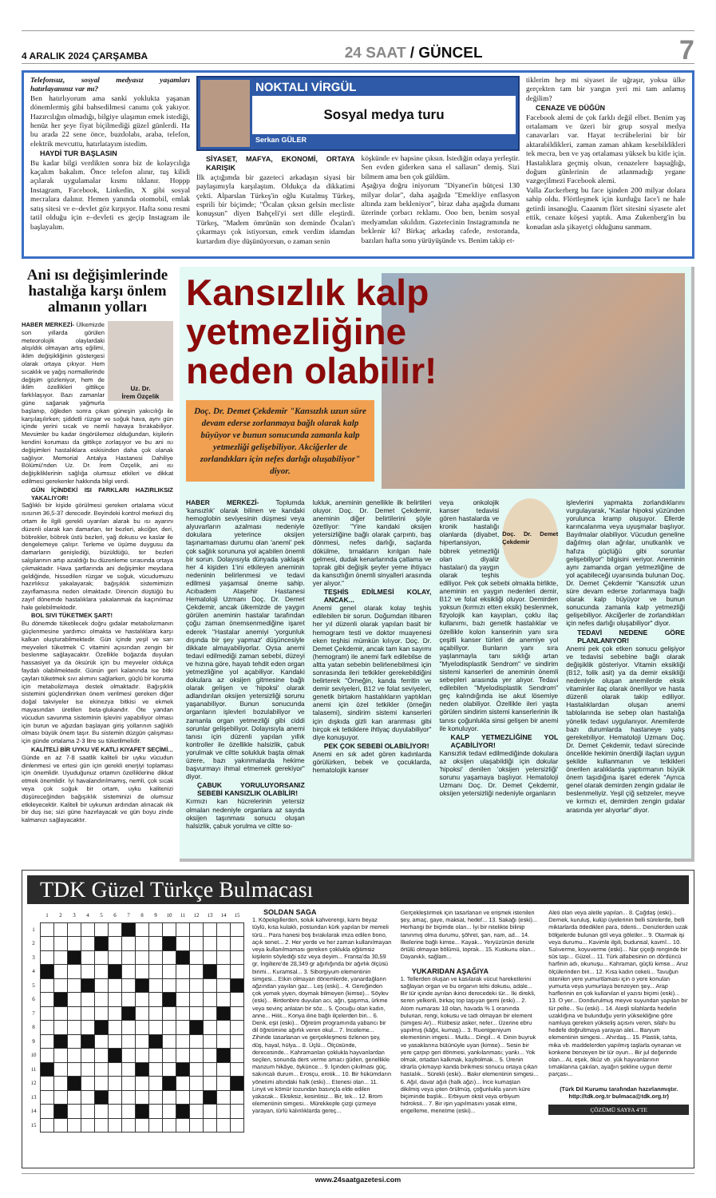4 ARALIK 2024 ÇARŞAMBA
24 SAAT / GÜNCEL
7
Telefonsuz, sosyal medyasız yaşamları hatırlayanınız var mı?
Ben hatırlıyorum ama sanki yoklukta yaşanan dönemlermiş gibi bahsedilmesi canımı çok yakıyor. Hazırcılığın olmadığı, bilgiye ulaşımın emek istediği, henüz her şeye fiyat biçilmediği güzel günlerdi. Ha bu arada 22 sene önce, buzdolabı, araba, telefon, elektrik mevcuttu, hatırlatayım istedim.
HAYDİ TUR BAŞLASIN
Bu kadar bilgi verdikten sonra biz de kolaycılığa kaçalım bakalım. Önce telefon alınır, tuş kilidi açılarak uygulamalar kısmı tıklanır. Hoppp Instagram, Facebook, Linkedin, X gibi sosyal mecralara dalınır. Hemen yanında otomobil, emlak satış sitesi ve e–devlet göz kırpıyor. Hafta sonu resmi tatil olduğu için e–devleti es geçip Instagram ile başlayalım.
NOKTALI VİRGÜL
Sosyal medya turu
Serkan GÜLER
SİYASET, MAFYA, EKONOMİ, ORTAYA KARIŞIK
İlk açtığımda bir gazeteci arkadaşın siyasi bir paylaşımıyla karşılaştım. Oldukça da dikkatimi çekti. Alparslan Türkeş'in oğlu Kutalmış Türkeş, esprili bir biçimde; "Öcalan çıksın gelsin mecliste konuşsun" diyen Bahçeli'yi sert dille eleştirdi. Türkeş, ''Madem ömrünün son deminde Öcalan'ı çıkarmayı çok istiyorsun, emek verdim idamdan kurtardım diye düşünüyorsun, o zaman senin
köşkünde ev hapsine çıksın. İstediğin odaya yerleştir. Sen evden giderken sana el sallasın'' demiş. Sizi bilmem ama ben çok güldüm.
Aşağıya doğru iniyorum "Diyanet'in bütçesi 130 milyar dolar", daha aşağıda "Emekliye enflasyon altında zam bekleniyor", biraz daha aşağıda dumanı üzerinde çorbacı reklamı. Ooo ben, benim sosyal medyamdan sıkıldım. Gazetecinin Instagramında ne beklenir ki? Birkaç arkadaş cafede, restoranda, bazıları hafta sonu yürüyüşünde vs. Benim takip et-
tiklerim hep mi siyaset ile uğraşır, yoksa ülke gerçekten tam bir yangın yeri mi tam anlamış değilim?
CENAZE VE DÜĞÜN
Facebook alemi de çok farklı değil elbet. Benim yaş ortalamam ve üzeri bir grup sosyal medya canavarları var. Hayat tecrübelerini bir bir aktarabildikleri, zaman zaman ahkam kesebildikleri tek mecra, ben ve yaş ortalaması yüksek bu kitle için. Hastalıklara geçmiş olsun, cenazelere başsağlığı, doğum günlerinin de atlanmadığı yegane vazgeçilmezi Facebook alemi.
Valla Zuckerberg bu face işinden 200 milyar dolara sahip oldu. Flörtleşmek için kurduğu face'i ne hale getirdi insanoğlu. Caaanım flört sitesini siyasete alet ettik, cenaze köşesi yaptık. Ama Zukenberg'in bu konudan asla şikayetçi olduğunu sanmam.
Ani ısı değişimlerinde hastalığa karşı önlem almanın yolları
Uz. Dr.
İrem Özçelik
HABER MERKEZİ- Ülkemizde son yıllarda görülen meteorolojik olaylardaki alışıldık olmayan artış eğilimi, iklim değişikliğinin göstergesi olarak ortaya çıkıyor. Hem sıcaklık ve yağış normallerinde değişim gözleniyor, hem de iklim özellikleri gittikçe farklılaşıyor. Bazı zamanlar güne sağanak yağmurla başlanıp, öğleden sonra çıkan güneşin yakıcılığı ile karşılaşılırken; şiddetli rüzgar ve soğuk hava, aynı gün içinde yerini sıcak ve nemli havaya bırakabiliyor. Mevsimler bu kadar öngörülemez olduğundan, kişilerin kendini koruması da gittikçe zorlaşıyor ve bu ani ısı değişimleri hastalıklara eskisinden daha çok olanak sağlıyor. Memorial Antalya Hastanesi Dahiliye Bölümü'nden Uz. Dr. İrem Özçelik, ani ısı değişikliklerinin sağlığa olumsuz etkileri ve dikkat edilmesi gerekenler hakkında bilgi verdi.
GÜN İÇİNDEKİ ISI FARKLARI HAZIRLIKSIZ YAKALIYOR!
Sağlıklı bir kişide görülmesi gereken ortalama vücut ısısının 36,5-37 derecedir. Beyindeki kontrol merkezi dış ortam ile ilgili gerekli uyarıları alarak bu ısı ayarını düzenli olarak kan damarları, ter bezleri, akciğer, deri, böbrekler, böbrek üstü bezleri, yağ dokusu ve kaslar ile dengelemeye çalışır. Terleme ve üşüme duygusu da damarların genişlediği, büzüldüğü, ter bezleri salgılarının artıp azaldığı bu düzenleme sırasında ortaya çıkmaktadır. Hava şartlarında ani değişimler meydana geldiğinde, hissedilen rüzgar ve soğuk, vücudumuzu hazırlıksız yakalayarak; bağışıklık sistemimizin zayıflamasına neden olmaktadır. Direncin düştüğü bu zayıf dönemde hastalıklara yakalanmak da kaçınılmaz hale gelebilmektedir.
BOL SIVI TÜKETMEK ŞART!
Bu dönemde tüketilecek doğru gıdalar metabolizmanın güçlenmesine yardımcı olmakta ve hastalıklara karşı kalkan oluşturabilmektedir. Gün içinde yeşil ve sarı meyveleri tüketmek C vitamini açısından zengin bir beslenme sağlayacaktır. Özellikle boğazda duyulan hassasiyet ya da öksürük için bu meyveler oldukça faydalı olabilmektedir. Günün geri kalanında ise bitki çayları tüketmek sıvı alımını sağlarken, güçlü bir koruma için metabolizmaya destek olmaktadır. Bağışıklık sistemini güçlendirirken önem verilmesi gereken diğer doğal takviyeler ise ekinezya bitkisi ve ekmek mayasından üretilen beta-glukandır. Öte yandan vücudun savunma sisteminin işlevini yapabiliyor olması için burun ve ağızdan başlayan giriş yollarının sağlıklı olması büyük önem taşır. Bu sistemin düzgün çalışması için günde ortalama 2-3 litre su tüketilmelidir.
KALİTELİ BİR UYKU VE KATLI KIYAFET SEÇİMİ...
Günde en az 7-8 saatlik kaliteli bir uyku vücudun dinlenmesi ve ertesi gün için gerekli enerjiyi toplaması için önemlidir. Uyuduğunuz ortamın özelliklerine dikkat etmek önemlidir. İyi havalandırılmamış, nemli, çok sıcak veya çok soğuk bir ortam, uyku kalitenizi düşüreceğinden bağışıklık sisteminizi de olumsuz etkileyecektir. Kaliteli bir uykunun ardından alınacak ılık bir duş ise; sizi güne hazırlayacak ve gün boyu zinde kalmanızı sağlayacaktır.
Kansızlık kalp yetmezliğine neden olabilir!
Doç. Dr. Demet Çekdemir "Kansızlık uzun süre devam ederse zorlanmaya bağlı olarak kalp büyüyor ve bunun sonucunda zamanla kalp yetmezliği gelişebiliyor. Akciğerler de zorlandıkları için nefes darlığı oluşabiliyor" diyor.
HABER MERKEZİ- Toplumda 'kansızlık' olarak bilinen ve kandaki hemoglobin seviyesinin düşmesi veya alyuvarların azalması nedeniyle dokulara yeterince oksijen taşınamaması durumu olan 'anemi' pek çok sağlık sorununa yol açabilen önemli bir sorun. Dolayısıyla dünyada yaklaşık her 4 kişiden 1'ini etkileyen aneminin nedeninin belirlenmesi ve tedavi edilmesi yaşamsal öneme sahip. Acıbadem Ataşehir Hastanesi Hematoloji Uzmanı Doç. Dr. Demet Çekdemir, ancak ülkemizde de yaygın görülen aneminin hastalar tarafından çoğu zaman önemsenmediğine işaret ederek "Hastalar anemiyi 'yorgunluk dışında bir şey yapmaz' düşüncesiyle dikkate almayabiliyorlar. Oysa anemi tedavi edilmediği zaman sebebi, düzeyi ve hızına göre, hayatı tehdit eden organ yetmezliğine yol açabiliyor. Kandaki dokulara az oksijen gitmesine bağlı olarak gelişen ve 'hipoksi' olarak adlandırılan oksijen yetersizliği sorunu yaşanabiliyor. Bunun sonucunda organların işlevleri bozulabiliyor ve zamanla organ yetmezliği gibi ciddi sorunlar gelişebiliyor. Dolayısıyla anemi tanısı için düzenli yapılan yıllık kontroller ile özellikle halsizlik, çabuk yorulmak ve ciltte solukluk başta olmak üzere, bazı yakınmalarda hekime başvurmayı ihmal etmemek gerekiyor" diyor.
ÇABUK YORULUYORSANIZ SEBEBİ KANSIZLIK OLABİLİR!
Kırmızı kan hücrelerinin yetersiz olmaları nedeniyle organlara az sayıda oksijen taşınması sonucu oluşan halsizlik, çabuk yorulma ve ciltte so-
lukluk, aneminin genellikle ilk belirtileri oluyor. Doç. Dr. Demet Çekdemir, aneminin diğer belirtilerini şöyle özetliyor: "Yine kandaki oksijen yetersizliğine bağlı olarak çarpıntı, baş dönmesi, nefes darlığı, saçlarda dökülme, tırnakların kırılgan hale gelmesi, dudak kenarlarında çatlama ve toprak gibi değişik şeyler yeme ihtiyacı da kansızlığın önemli sinyalleri arasında yer alıyor."
TEŞHİS EDİLMESİ KOLAY, ANCAK...
Anemi genel olarak kolay teşhis edilebilen bir sorun. Doğumdan itibaren her yıl düzenli olarak yapılan basit bir hemogram testi ve doktor muayenesi eken teşhisi mümkün kılıyor. Doç. Dr. Demet Çekdemir, ancak tam kan sayımı (hemogram) ile anemi fark edilebilse de altta yatan sebebin belirlenebilmesi için sonrasında ileri tetkikler gerekebildiğini belirterek "Örneğin, kanda ferritin ve demir seviyeleri, B12 ve folat seviyeleri, genetik birtakım hastalıkların yaptıkları anemi için özel tetkikler (örneğin talasemi), sindirim sistemi kanserleri için dışkıda gizli kan aranması gibi birçok ek tetkiklere ihtiyaç duyulabiliyor" diye konuşuyor.
PEK ÇOK SEBEBİ OLABİLİYOR!
Anemi en sık adet gören kadınlarda görülürken, bebek ve çocuklarda, hematolojik kanser
Doç. Dr. Demet Çekdemir
veya onkolojik kanser tedavisi gören hastalarda ve kronik hastalığı olanlarda (diyabet, hipertansiyon, böbrek yetmezliği olan diyaliz hastaları) da yaygın olarak teşhis ediliyor. Pek çok sebebi olmakla birlikte, aneminin en yaygın nedenleri demir, B12 ve folat eksikliği oluyor. Demirden yoksun (kırmızı etten eksik) beslenmek, fizyolojik kan kayıpları, çoklu ilaç kullanımı, bazı genetik hastalıklar ve özellikle kolon kanserinin yanı sıra çeşitli kanser türleri de anemiye yol açabiliyor. Bunların yanı sıra yaşlanmayla tanı sıklığı artan "Myelodisplastik Sendrom" ve sindirim sistemi kanserleri de aneminin önemli sebepleri arasında yer alıyor. Tedavi edilebilen "Myelodisplastik Sendrom" geç kalındığında ise akut lösemiye neden olabiliyor. Özellikle ileri yaşta görülen sindirim sistemi kanserlerinin ilk tanısı çoğunlukla sinsi gelişen bir anemi ile konuluyor.
KALP YETMEZLİĞİNE YOL AÇABİLİYOR!
Kansızlık tedavi edilmediğinde dokulara az oksijen ulaşabildiği için dokular 'hipoksi' denilen 'oksijen yetersizliği' sorunu yaşamaya başlıyor. Hematoloji Uzmanı Doç. Dr. Demet Çekdemir, oksijen yetersizliği nedeniyle organların
işlevlerini yapmakta zorlandıklarını vurgulayarak, "Kaslar hipoksi yüzünden yorulunca kramp oluşuyor. Ellerde karıncalanma veya uyuşmalar başlıyor. Bayılmalar olabiliyor. Vücudun geneline dağılmış olan ağrılar, unutkanlık ve hafıza güçlüğü gibi sorunlar gelişebiliyor" bilgisini veriyor. Aneminin aynı zamanda organ yetmezliğine de yol açabileceği uyarısında bulunan Doç. Dr. Demet Çekdemir "Kansızlık uzun süre devam ederse zorlanmaya bağlı olarak kalp büyüyor ve bunun sonucunda zamanla kalp yetmezliği gelişebiliyor. Akciğerler de zorlandıkları için nefes darlığı oluşabiliyor" diyor.
TEDAVİ NEDENE GÖRE PLANLANIYOR!
Anemi pek çok etken sonucu gelişiyor ve tedavisi sebebine bağlı olarak değişiklik gösteriyor. Vitamin eksikliği (B12, folik asit) ya da demir eksikliği nedeniyle oluşan anemilerde eksik vitaminler ilaç olarak öneriliyor ve hasta düzenli olarak takip ediliyor. Hastalıklardan oluşan anemi tablolarında ise sebep olan hastalığa yönelik tedavi uygulanıyor. Anemilerde bazı durumlarda hastaneye yatış gerekebiliyor. Hematoloji Uzmanı Doç. Dr. Demet Çekdemir, tedavi sürecinde öncelikle hekimin önerdiği ilaçları uygun şekilde kullanmanın ve tetkikleri önerilen aralıklarda yaptırmanın büyük önem taşıdığına işaret ederek "Ayrıca genel olarak demirden zengin gıdalar ile beslenmeliyiz. Yeşil çiğ sebzeler, meyve ve kırmızı et, demirden zengin gıdalar arasında yer alıyorlar" diyor.
TDK Güzel Türkçe Bulmacası
| | 1 | 2 | 3 | 4 | 5 | 6 | 7 | 8 | 9 | 10 | 11 | 12 | 13 | 14 | 15 |
| --- | --- | --- | --- | --- | --- | --- | --- | --- | --- | --- | --- | --- | --- | --- | --- |
| 1 | | | | | | | | | | | | | | | |
| 2 | | | | | | | | | | | | | | | |
| 3 | | | | | | | | | | | | | | | |
| 4 | | | | | | | | | | | | | | | |
| 5 | | | | | | | | | | | | | | | |
| 6 | | | | | | | | | | | | | | | |
| 7 | | | | | | | | | | | | | | | |
| 8 | | | | | | | | | | | | | | | |
| 9 | | | | | | | | | | | | | | | |
| 10 | | | | | | | | | | | | | | | |
| 11 | | | | | | | | | | | | | | | |
| 12 | | | | | | | | | | | | | | | |
| 13 | | | | | | | | | | | | | | | |
| 14 | | | | | | | | | | | | | | | |
| 15 | | | | | | | | | | | | | | | |
SOLDAN SAĞA
1. Köpekgillerden, soluk kahverengi, karnı beyaz tüylü, kısa kulaklı, postundan kürk yapılan bir memeli türü... Para hanesi boş bırakılarak imza edilen bono, açık senet... 2. Her yerde ve her zaman kullanılmayan veya kullanılmaması gereken çoklukla eğitimsiz kişilerin söylediği söz veya deyim... Fransa'da 30,59 gr, İngiltere'de 28,349 gr ağırlığında bir ağırlık ölçüsü birimi... Kuramsal... 3. Siborgiyum elementinin simgesi... Etkin olmayan dönemlerde, yanardağların ağzından yayılan gaz... Leş (eski)... 4. Gereğinden çok yemek yiyen, doymak bilmeyen (kimse)... Söylev (eski)... Birdenbire duyulan acı, ağrı, şaşırma, ürkme veya sevinç anlatan bir söz... 5. Çocuğu olan kadın, anne... Hitit... Konya iline bağlı ilçelerden biri... 6. Denk, eşit (eski)... Öğretim programında yabancı bir dil öğretimine ağırlık veren okul... 7. İnceleme... Zihinde tasarlanan ve gerçekleşmesi özlenen şey, düş, hayal, hülya... 8. Üçlü... Ölçüsünde, derecesinde... Kahramanları çoklukla hayvanlardan seçilen, sonunda ders verme amacı güden, genellikle manzum hikâye, öykünce... 9. İçinden çıkılması güç, sakıncalı durum... Erosçu, erotik... 10. Bir hükümdarın yönetimi altındaki halk (eski)... Etenesi olan... 11. Linyit ve kömür tozundan basınçla elde edilen yakacak... Eksiksiz, kesintisiz... Bir, tek... 12. Brom elementinin simgesi... Mürekkeple çizgi çizmeye yarayan, türlü kalınlıklarda gereç...
Gerçekleştirmek için tasarlanan ve erişmek istenilen şey, amaç, gaye, maksat, hedef... 13. Sakağı (eski)... Herhangi bir biçimde olan... İyi bir nitelikte bilinip tanınmış olma durumu, şöhret, şan, nam, ad... 14. İlkelerine bağlı kimse... Kayak... Yeryüzünün denizle örtülü olmayan bölümü, toprak... 15. Kuskunu olan... Dayanıklı, sağlam...
YUKARIDAN AŞAĞIYA
1. Tellerden oluşan ve kasılarak vücut hareketlerini sağlayan organ ve bu organın telsi dokusu, adale... Bir tür içinde ayrılan ikinci derecedeki tür... İki direkli, seren yelkenli, birkaç top taşıyan gemi (eski)... 2. Atom numarası 18 olan, havada % 1 oranında bulunan, rengi, kokusu ve tadı olmayan bir element (simgesi Ar)... Rütbesiz asker, nefer... Üzerine ebru yapılmış (kâğıt, kumaş)... 3. Ruentgeniyum elementinin imgesi... Mutlu... Dingil... 4. Dinin buyruk ve yasaklarına bütünüyle uyan (kimse)... Sesin bir yere çarpıp geri dönmesi, yankılanması; yankı... Yok olmak, ortadan kalkmak, kaybolmak... 5. Ürenin idrarla çıkmayıp kanda birikmesi sonucu ortaya çıkan hastalık... Sürekli (eski)... Bakır elementinin simgesi... 6. Ağıl, davar ağılı (halk ağzı)... İnce kumaştan dikilmiş veya ipten örülmüş, çoğunlukla yarım küre biçiminde başlık... Erbiyum oksit veya erbiyum hidroksit... 7. Bir işin yapılmasını yasak etme, engelleme, menetme (eski)...
Aleti olan veya aletle yapılan... 8. Çağdaş (eski)... Dernek, kuruluş, kulüp üyelerinin belli sürelerde, belli miktarlarda ödedikleri para, ödenti... Denizlerden uzak bölgelerde bulunan göl veya göletler... 9. Otarmak işi veya durumu... Kavimle ilgili, budunsal, kavmî... 10. Salıverme, koyuverme (eski)... Nar çiçeği renginde bir süs taşı... Güzel... 11. Türk alfabesinin on dördüncü harfinin adı, okunuşu... Kahraman, güçlü kimse... Aruz ölçülerinden biri... 12. Kısa kadın ceketi... Tavuğun istenilen yere yumurtlaması için o yere konulan yumurta veya yumurtaya benzeyen şey... Arap harflerinin en çok kullanılan el yazısı biçimi (eski)... 13. O yer... Dondurulmuş meyve suyundan yapılan bir tür pelte... Su (eski)... 14. Ateşli silahlarda hedefin uzaklığına ve bulunduğu yerin yüksekliğine göre namluya gereken yükseliş açısını veren, silahı bu hedefe doğrultmaya yarayan alet... Baryum elementinin simgesi... Ahırdaş... 15. Plastik, tahta, mika vb. maddelerden yapılmış taşlarla oynanan ve konkene benzeyen bir tür oyun... Bir jul değerinde olan... At, eşek, öküz vb. yük hayvanlarının tırnaklarına çakılan, ayağın şekline uygun demir parçası...
(Türk Dil Kurumu tarafından hazırlanmıştır. http://tdk.org.tr bulmaca@tdk.org.tr)
ÇÖZÜMÜ SAYFA 4'TE
www.24saatgazetesi.com